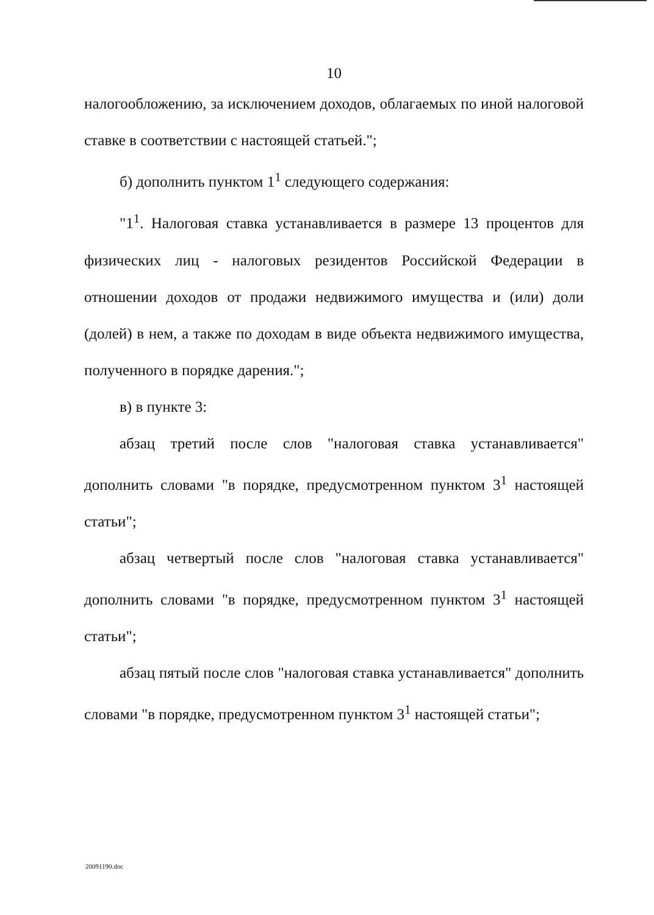10
налогообложению, за исключением доходов, облагаемых по иной налоговой ставке в соответствии с настоящей статьей.";
б) дополнить пунктом 1<sup>1</sup> следующего содержания:
"1<sup>1</sup>. Налоговая ставка устанавливается в размере 13 процентов для физических лиц - налоговых резидентов Российской Федерации в отношении доходов от продажи недвижимого имущества и (или) доли (долей) в нем, а также по доходам в виде объекта недвижимого имущества, полученного в порядке дарения.";
в) в пункте 3:
абзац третий после слов "налоговая ставка устанавливается" дополнить словами "в порядке, предусмотренном пунктом 3<sup>1</sup> настоящей статьи";
абзац четвертый после слов "налоговая ставка устанавливается" дополнить словами "в порядке, предусмотренном пунктом 3<sup>1</sup> настоящей статьи";
абзац пятый после слов "налоговая ставка устанавливается" дополнить словами "в порядке, предусмотренном пунктом 3<sup>1</sup> настоящей статьи";
20091190.doc